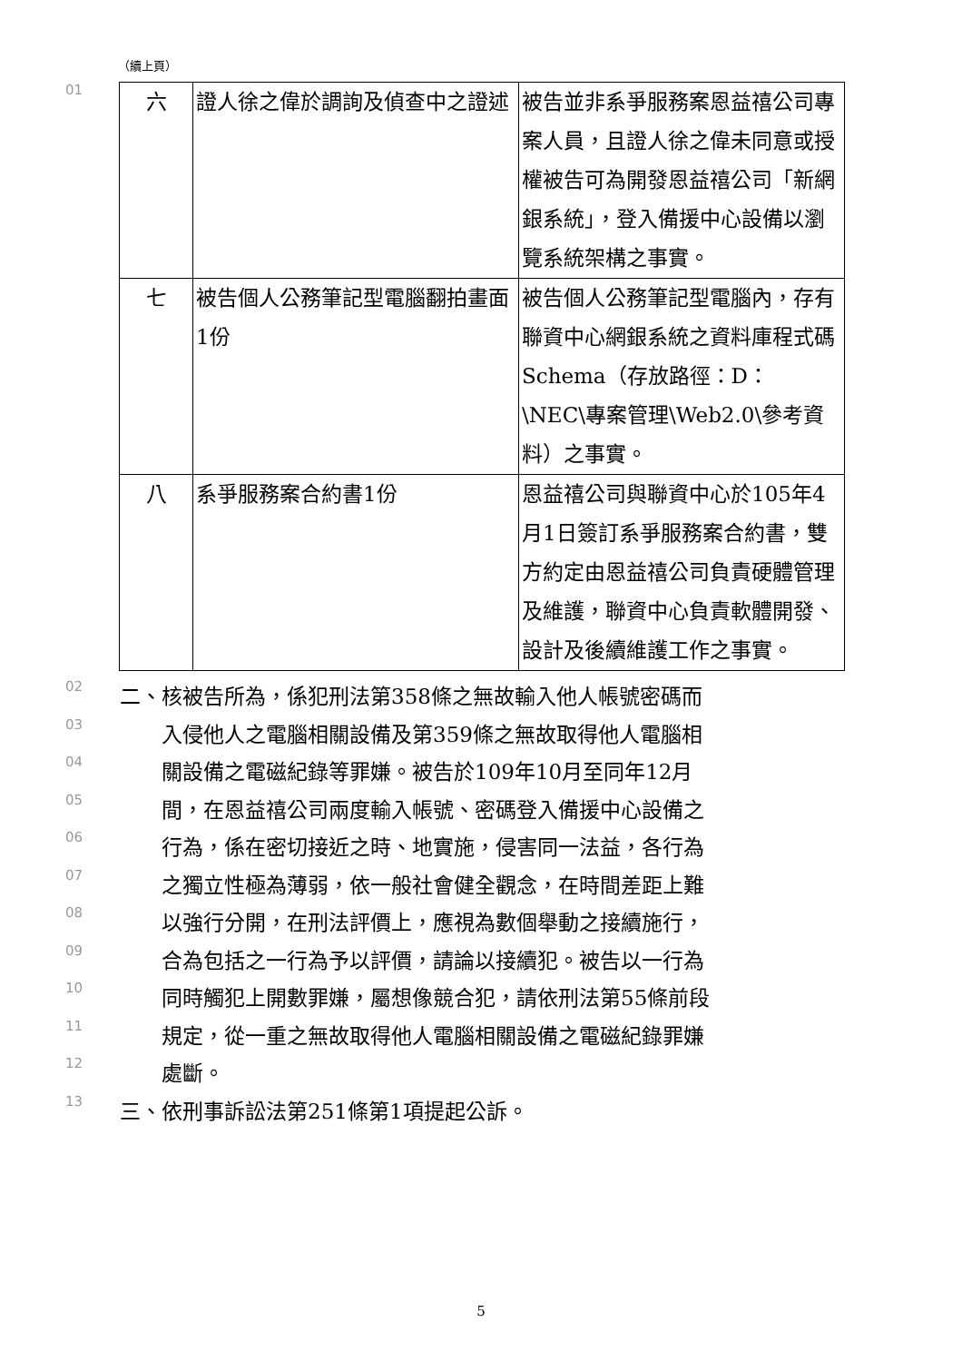（續上頁）
01
| 六 | 證人徐之偉於調詢及偵查中之證述 | 被告並非系爭服務案恩益禧公司專案人員，且證人徐之偉未同意或授權被告可為開發恩益禧公司「新網銀系統」，登入備援中心設備以瀏覽系統架構之事實。 |
| 七 | 被告個人公務筆記型電腦翻拍畫面1份 | 被告個人公務筆記型電腦內，存有聯資中心網銀系統之資料庫程式碼Schema（存放路徑：D：\NEC\專案管理\Web2.0\參考資料）之事實。 |
| 八 | 系爭服務案合約書1份 | 恩益禧公司與聯資中心於105年4月1日簽訂系爭服務案合約書，雙方約定由恩益禧公司負責硬體管理及維護，聯資中心負責軟體開發、設計及後續維護工作之事實。 |
02
二、核被告所為，係犯刑法第358條之無故輸入他人帳號密碼而
03
　　入侵他人之電腦相關設備及第359條之無故取得他人電腦相
04
　　關設備之電磁紀錄等罪嫌。被告於109年10月至同年12月
05
　　間，在恩益禧公司兩度輸入帳號、密碼登入備援中心設備之
06
　　行為，係在密切接近之時、地實施，侵害同一法益，各行為
07
　　之獨立性極為薄弱，依一般社會健全觀念，在時間差距上難
08
　　以強行分開，在刑法評價上，應視為數個舉動之接續施行，
09
　　合為包括之一行為予以評價，請論以接續犯。被告以一行為
10
　　同時觸犯上開數罪嫌，屬想像競合犯，請依刑法第55條前段
11
　　規定，從一重之無故取得他人電腦相關設備之電磁紀錄罪嫌
12
　　處斷。
13
三、依刑事訴訟法第251條第1項提起公訴。
5